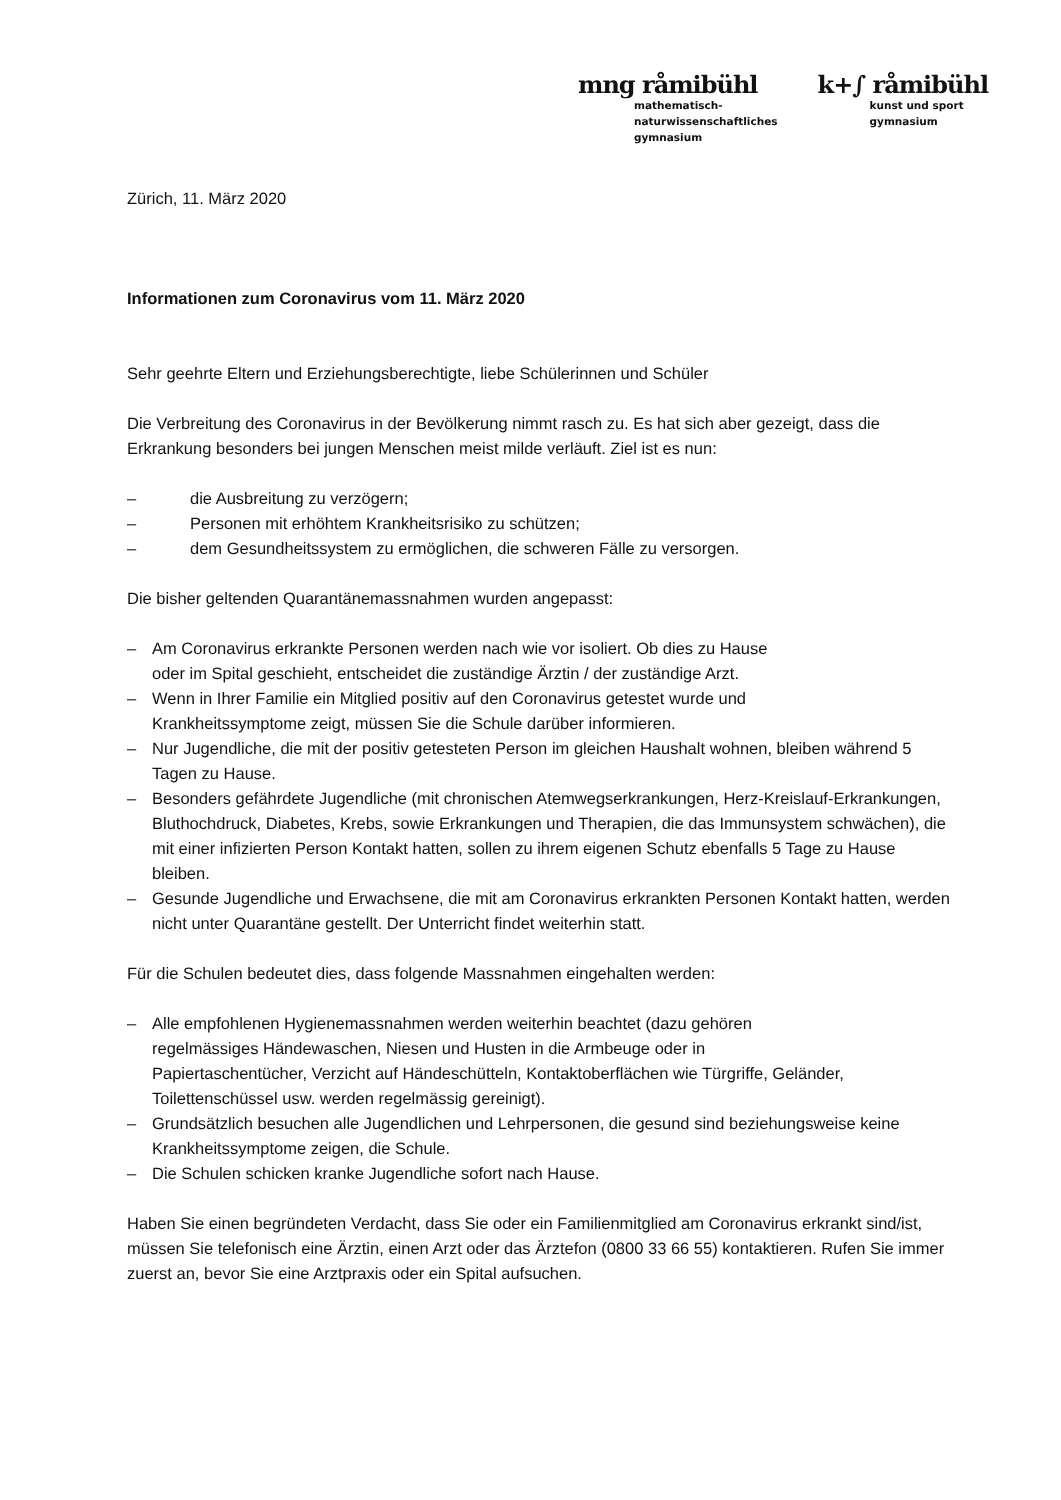mng råmibühl
mathematisch-
naturwissenschaftliches
gymnasium
k+∫ råmibühl
kunst und sport
gymnasium
Zürich, 11. März 2020
Informationen zum Coronavirus vom 11. März 2020
Sehr geehrte Eltern und Erziehungsberechtigte, liebe Schülerinnen und Schüler
Die Verbreitung des Coronavirus in der Bevölkerung nimmt rasch zu. Es hat sich aber gezeigt, dass die Erkrankung besonders bei jungen Menschen meist milde verläuft. Ziel ist es nun:
– die Ausbreitung zu verzögern;
– Personen mit erhöhtem Krankheitsrisiko zu schützen;
– dem Gesundheitssystem zu ermöglichen, die schweren Fälle zu versorgen.
Die bisher geltenden Quarantänemassnahmen wurden angepasst:
– Am Coronavirus erkrankte Personen werden nach wie vor isoliert. Ob dies zu Hause
oder im Spital geschieht, entscheidet die zuständige Ärztin / der zuständige Arzt.
– Wenn in Ihrer Familie ein Mitglied positiv auf den Coronavirus getestet wurde und
Krankheitssymptome zeigt, müssen Sie die Schule darüber informieren.
– Nur Jugendliche, die mit der positiv getesteten Person im gleichen Haushalt wohnen, bleiben während 5 Tagen zu Hause.
– Besonders gefährdete Jugendliche (mit chronischen Atemwegserkrankungen, Herz-Kreislauf-Erkrankungen, Bluthochdruck, Diabetes, Krebs, sowie Erkrankungen und Therapien, die das Immunsystem schwächen), die mit einer infizierten Person Kontakt hatten, sollen zu ihrem eigenen Schutz ebenfalls 5 Tage zu Hause bleiben.
– Gesunde Jugendliche und Erwachsene, die mit am Coronavirus erkrankten Personen Kontakt hatten, werden nicht unter Quarantäne gestellt. Der Unterricht findet weiterhin statt.
Für die Schulen bedeutet dies, dass folgende Massnahmen eingehalten werden:
– Alle empfohlenen Hygienemassnahmen werden weiterhin beachtet (dazu gehören
regelmässiges Händewaschen, Niesen und Husten in die Armbeuge oder in
Papiertaschentücher, Verzicht auf Händeschütteln, Kontaktoberflächen wie Türgriffe, Geländer, Toilettenschüssel usw. werden regelmässig gereinigt).
– Grundsätzlich besuchen alle Jugendlichen und Lehrpersonen, die gesund sind beziehungsweise keine Krankheitssymptome zeigen, die Schule.
– Die Schulen schicken kranke Jugendliche sofort nach Hause.
Haben Sie einen begründeten Verdacht, dass Sie oder ein Familienmitglied am Coronavirus erkrankt sind/ist, müssen Sie telefonisch eine Ärztin, einen Arzt oder das Ärztefon (0800 33 66 55) kontaktieren. Rufen Sie immer zuerst an, bevor Sie eine Arztpraxis oder ein Spital aufsuchen.